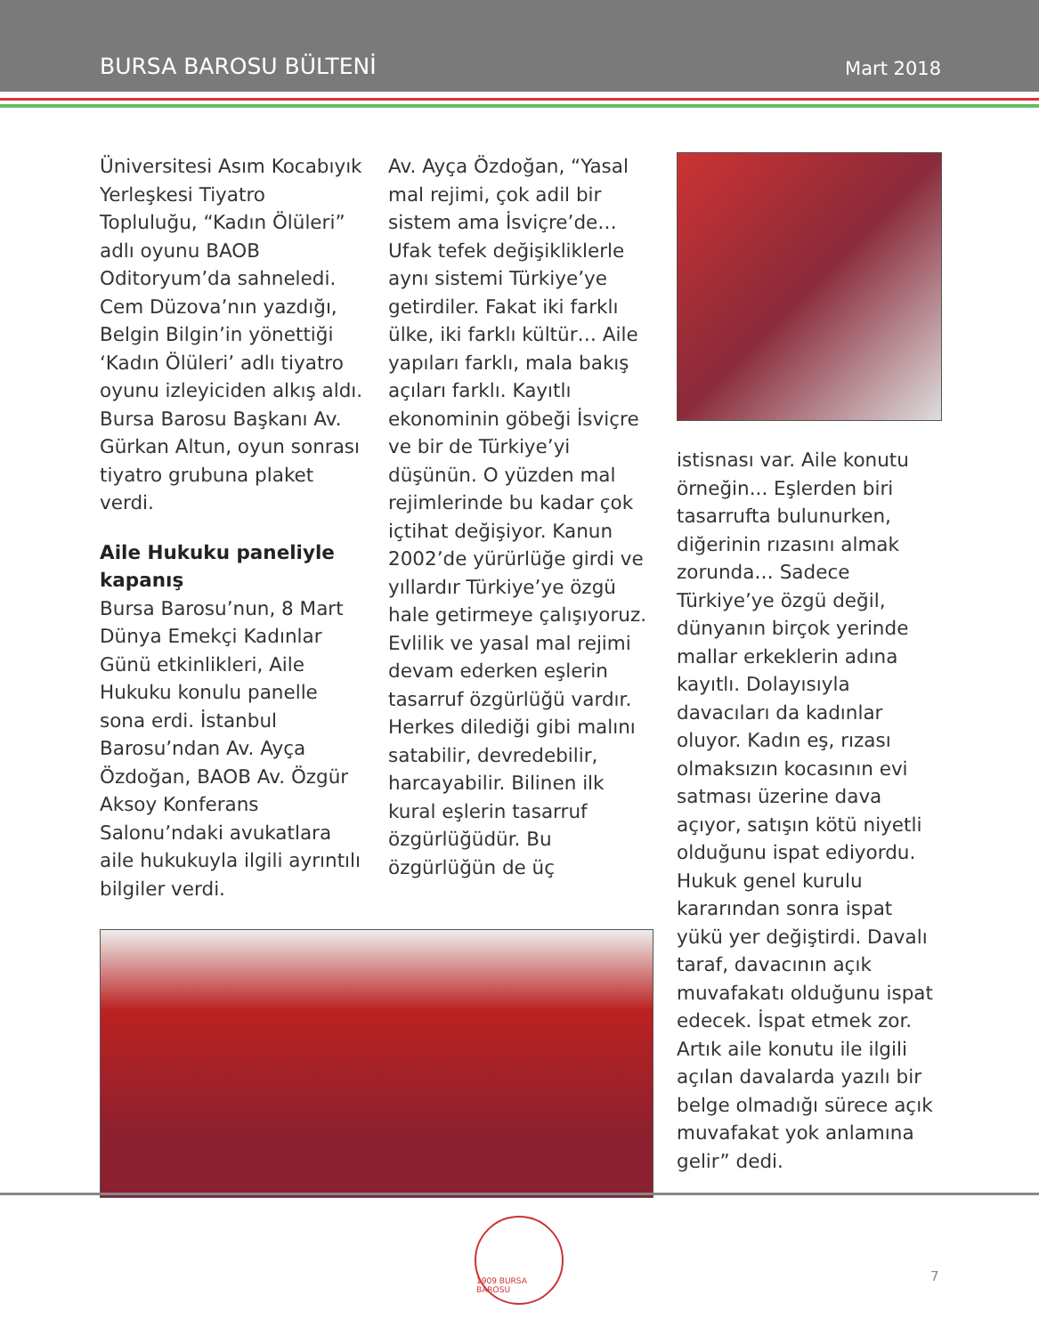BURSA BAROSU BÜLTENİ
Mart 2018
Üniversitesi Asım Kocabıyık Yerleşkesi Tiyatro Topluluğu, “Kadın Ölüleri” adlı oyunu BAOB Oditoryum’da sahneledi. Cem Düzova’nın yazdığı, Belgin Bilgin’in yönettiği ‘Kadın Ölüleri’ adlı tiyatro oyunu izleyiciden alkış aldı. Bursa Barosu Başkanı Av. Gürkan Altun, oyun sonrası tiyatro grubuna plaket verdi.
Aile Hukuku paneliyle kapanış
Bursa Barosu’nun, 8 Mart Dünya Emekçi Kadınlar Günü etkinlikleri, Aile Hukuku konulu panelle sona erdi. İstanbul Barosu’ndan Av. Ayça Özdoğan, BAOB Av. Özgür Aksoy Konferans Salonu’ndaki avukatlara aile hukukuyla ilgili ayrıntılı bilgiler verdi.
Av. Ayça Özdoğan, “Yasal mal rejimi, çok adil bir sistem ama İsviçre’de… Ufak tefek değişikliklerle aynı sistemi Türkiye’ye getirdiler. Fakat iki farklı ülke, iki farklı kültür… Aile yapıları farklı, mala bakış açıları farklı. Kayıtlı ekonominin göbeği İsviçre ve bir de Türkiye’yi düşünün. O yüzden mal rejimlerinde bu kadar çok içtihat değişiyor. Kanun 2002’de yürürlüğe girdi ve yıllardır Türkiye’ye özgü hale getirmeye çalışıyoruz. Evlilik ve yasal mal rejimi devam ederken eşlerin tasarruf özgürlüğü vardır. Herkes dilediği gibi malını satabilir, devredebilir, harcayabilir. Bilinen ilk kural eşlerin tasarruf özgürlüğüdür. Bu özgürlüğün de üç
istisnası var. Aile konutu örneğin... Eşlerden biri tasarrufta bulunurken, diğerinin rızasını almak zorunda… Sadece Türkiye’ye özgü değil, dünyanın birçok yerinde mallar erkeklerin adına kayıtlı. Dolayısıyla davacıları da kadınlar oluyor. Kadın eş, rızası olmaksızın kocasının evi satması üzerine dava açıyor, satışın kötü niyetli olduğunu ispat ediyordu. Hukuk genel kurulu kararından sonra ispat yükü yer değiştirdi. Davalı taraf, davacının açık muvafakatı olduğunu ispat edecek. İspat etmek zor. Artık aile konutu ile ilgili açılan davalarda yazılı bir belge olmadığı sürece açık muvafakat yok anlamına gelir” dedi.
1909 BURSA BAROSU
7